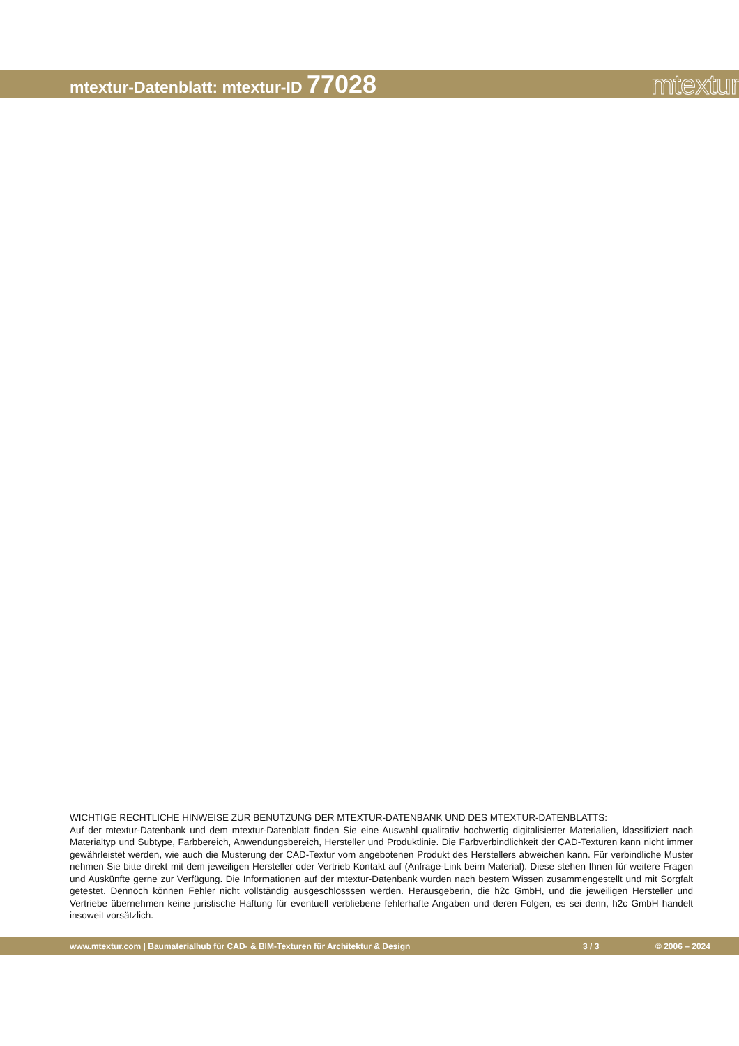mtextur-Datenblatt: mtextur-ID 77028
mtextur
WICHTIGE RECHTLICHE HINWEISE ZUR BENUTZUNG DER MTEXTUR-DATENBANK UND DES MTEXTUR-DATENBLATTS:
Auf der mtextur-Datenbank und dem mtextur-Datenblatt finden Sie eine Auswahl qualitativ hochwertig digitalisierter Materialien, klassifiziert nach Materialtyp und Subtype, Farbbereich, Anwendungsbereich, Hersteller und Produktlinie. Die Farbverbindlichkeit der CAD-Texturen kann nicht immer gewährleistet werden, wie auch die Musterung der CAD-Textur vom angebotenen Produkt des Herstellers abweichen kann. Für verbindliche Muster nehmen Sie bitte direkt mit dem jeweiligen Hersteller oder Vertrieb Kontakt auf (Anfrage-Link beim Material). Diese stehen Ihnen für weitere Fragen und Auskünfte gerne zur Verfügung. Die Informationen auf der mtextur-Datenbank wurden nach bestem Wissen zusammengestellt und mit Sorgfalt getestet. Dennoch können Fehler nicht vollständig ausgeschlosssen werden. Herausgeberin, die h2c GmbH, und die jeweiligen Hersteller und Vertriebe übernehmen keine juristische Haftung für eventuell verbliebene fehlerhafte Angaben und deren Folgen, es sei denn, h2c GmbH handelt insoweit vorsätzlich.
www.mtextur.com | Baumaterialhub für CAD- & BIM-Texturen für Architektur & Design 3 / 3 © 2006 – 2024